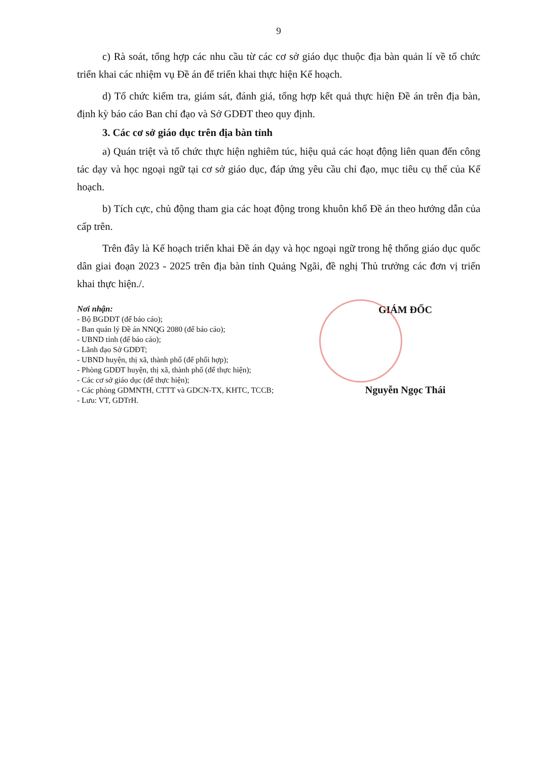9
c) Rà soát, tổng hợp các nhu cầu từ các cơ sở giáo dục thuộc địa bàn quản lí về tổ chức triển khai các nhiệm vụ Đề án để triển khai thực hiện Kế hoạch.
d) Tổ chức kiểm tra, giám sát, đánh giá, tổng hợp kết quả thực hiện Đề án trên địa bàn, định kỳ báo cáo Ban chỉ đạo và Sở GDĐT theo quy định.
3. Các cơ sở giáo dục trên địa bàn tỉnh
a) Quán triệt và tổ chức thực hiện nghiêm túc, hiệu quả các hoạt động liên quan đến công tác dạy và học ngoại ngữ tại cơ sở giáo dục, đáp ứng yêu cầu chỉ đạo, mục tiêu cụ thể của Kế hoạch.
b) Tích cực, chủ động tham gia các hoạt động trong khuôn khổ Đề án theo hướng dẫn của cấp trên.
Trên đây là Kế hoạch triển khai Đề án dạy và học ngoại ngữ trong hệ thống giáo dục quốc dân giai đoạn 2023 - 2025 trên địa bàn tỉnh Quảng Ngãi, đề nghị Thủ trưởng các đơn vị triển khai thực hiện./.
Nơi nhận:
- Bộ BGDĐT (để báo cáo);
- Ban quản lý Đề án NNQG 2080 (để báo cáo);
- UBND tỉnh (để báo cáo);
- Lãnh đạo Sở GDĐT;
- UBND huyện, thị xã, thành phố (để phối hợp);
- Phòng GDĐT huyện, thị xã, thành phố (để thực hiện);
- Các cơ sở giáo dục (để thực hiện);
- Các phòng GDMNTH, CTTT và GDCN-TX, KHTC, TCCB;
- Lưu: VT, GDTrH.
GIÁM ĐỐC
Nguyễn Ngọc Thái